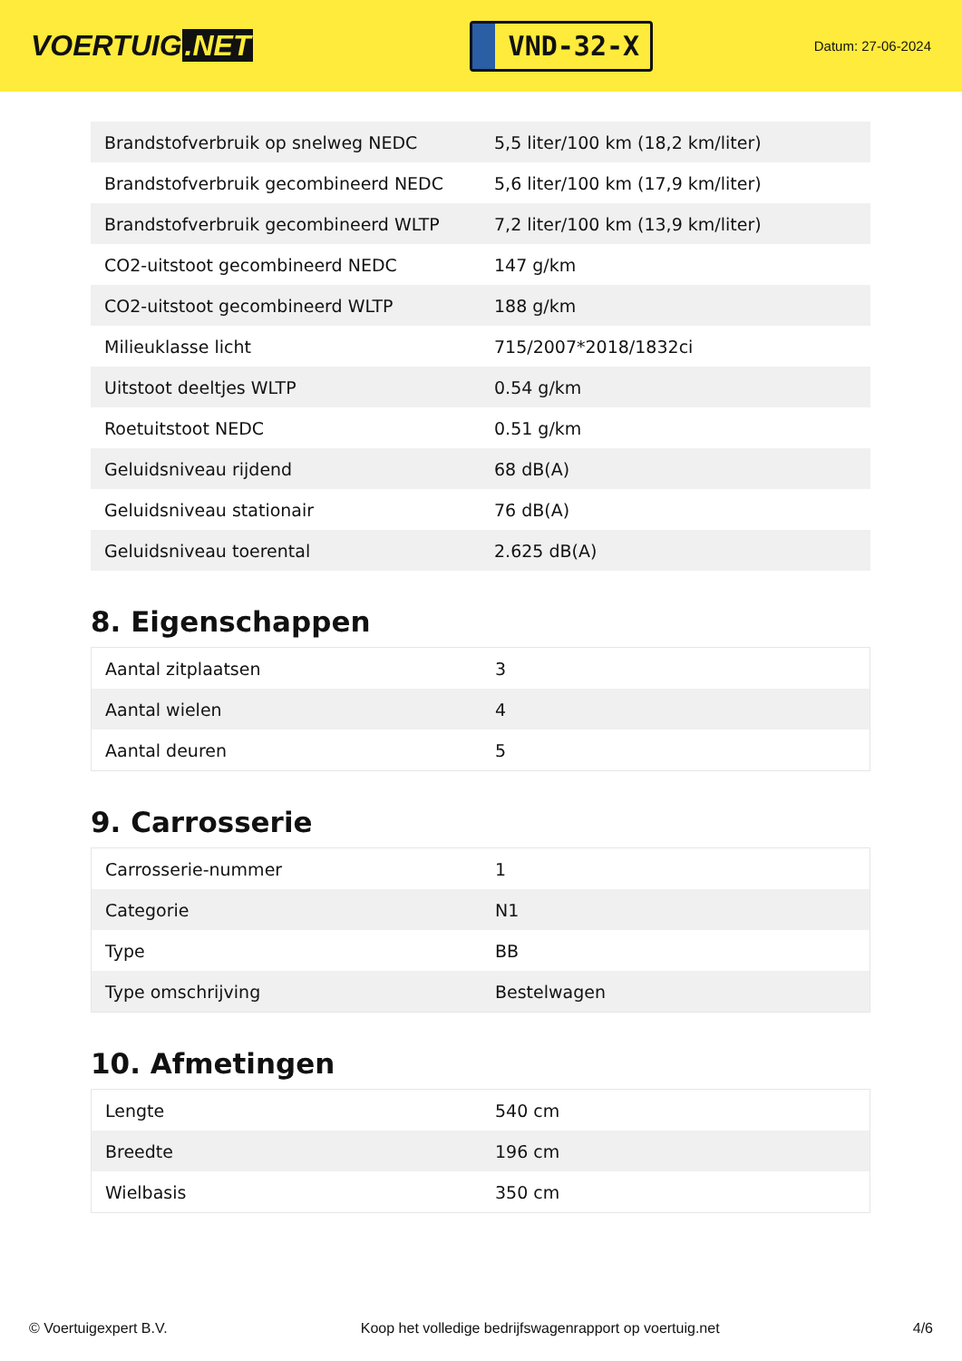VOERTUIG.NET
VND-32-X
Datum: 27-06-2024
| Brandstofverbruik op snelweg NEDC | 5,5 liter/100 km (18,2 km/liter) |
| Brandstofverbruik gecombineerd NEDC | 5,6 liter/100 km (17,9 km/liter) |
| Brandstofverbruik gecombineerd WLTP | 7,2 liter/100 km (13,9 km/liter) |
| CO2-uitstoot gecombineerd NEDC | 147 g/km |
| CO2-uitstoot gecombineerd WLTP | 188 g/km |
| Milieuklasse licht | 715/2007*2018/1832ci |
| Uitstoot deeltjes WLTP | 0.54 g/km |
| Roetuitstoot NEDC | 0.51 g/km |
| Geluidsniveau rijdend | 68 dB(A) |
| Geluidsniveau stationair | 76 dB(A) |
| Geluidsniveau toerental | 2.625 dB(A) |
8. Eigenschappen
| Aantal zitplaatsen | 3 |
| Aantal wielen | 4 |
| Aantal deuren | 5 |
9. Carrosserie
| Carrosserie-nummer | 1 |
| Categorie | N1 |
| Type | BB |
| Type omschrijving | Bestelwagen |
10. Afmetingen
| Lengte | 540 cm |
| Breedte | 196 cm |
| Wielbasis | 350 cm |
© Voertuigexpert B.V. Koop het volledige bedrijfswagenrapport op voertuig.net 4/6